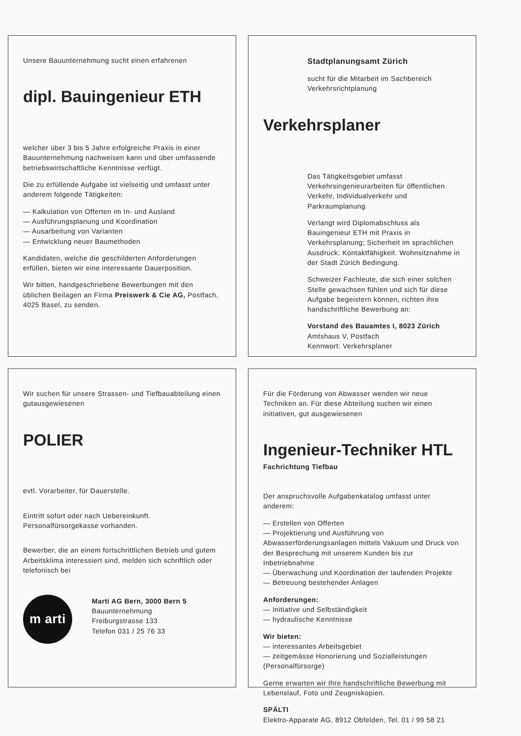Unsere Bauunternehmung sucht einen erfahrenen
dipl. Bauingenieur ETH
welcher über 3 bis 5 Jahre erfolgreiche Praxis in einer Bauunternehmung nachweisen kann und über umfassende betriebswirtschaftliche Kenntnisse verfügt.
Die zu erfüllende Aufgabe ist vielseitig und umfasst unter anderem folgende Tätigkeiten:
— Kalkulation von Offerten im In- und Ausland
— Ausführungsplanung und Koordination
— Ausarbeitung von Varianten
— Entwicklung neuer Baumethoden
Kandidaten, welche die geschilderten Anforderungen erfüllen, bieten wir eine interessante Dauerposition.
Wir bitten, handgeschriebene Bewerbungen mit den üblichen Beilagen an Firma Preiswerk & Cie AG, Postfach, 4025 Basel, zu senden.
Stadtplanungsamt Zürich
sucht für die Mitarbeit im Sachbereich Verkehrsrichtplanung
Verkehrsplaner
Das Tätigkeitsgebiet umfasst Verkehrsingenieurarbeiten für öffentlichen Verkehr, Individualverkehr und Parkraumplanung.
Verlangt wird Diplomabschluss als Bauingenieur ETH mit Praxis in Verkehrsplanung; Sicherheit im sprachlichen Ausdruck; Kontaktfähigkeit. Wohnsitznahme in der Stadt Zürich Bedingung.
Schweizer Fachleute, die sich einer solchen Stelle gewachsen fühlen und sich für diese Aufgabe begeistern können, richten ihre handschriftliche Bewerbung an:
Vorstand des Bauamtes I, 8023 Zürich
Amtshaus V, Postfach
Kennwort: Verkehrsplaner
Wir suchen für unsere Strassen- und Tiefbauabteilung einen gutausgewiesenen
POLIER
evtl. Vorarbeiter, für Dauerstelle.
Eintritt sofort oder nach Uebereinkunft. Personalfürsorgekasse vorhanden.
Bewerber, die an einem fortschrittlichen Betrieb und gutem Arbeitsklima interessiert sind, melden sich schriftlich oder telefonisch bei
m arti
Marti AG Bern, 3000 Bern 5
Bauunternehmung
Freiburgstrasse 133
Telefon 031 / 25 76 33
Für die Förderung von Abwasser wenden wir neue Techniken an. Für diese Abteilung suchen wir einen initiativen, gut ausgewiesenen
Ingenieur-Techniker HTL
Fachrichtung Tiefbau
Der anspruchsvolle Aufgabenkatalog umfasst unter anderem:
— Erstellen von Offerten
— Projektierung und Ausführung von Abwasserförderungsanlagen mittels Vakuum und Druck von der Besprechung mit unserem Kunden bis zur Inbetriebnahme
— Überwachung und Koordination der laufenden Projekte
— Betreuung bestehender Anlagen
Anforderungen:
— Initiative und Selbständigkeit
— hydraulische Kenntnisse
Wir bieten:
— interessantes Arbeitsgebiet
— zeitgemässe Honorierung und Sozialleistungen (Personalfürsorge)
Gerne erwarten wir Ihre handschriftliche Bewerbung mit Lebenslauf, Foto und Zeugniskopien.
SPÄLTI
Elektro-Apparate AG, 8912 Obfelden, Tel. 01 / 99 58 21